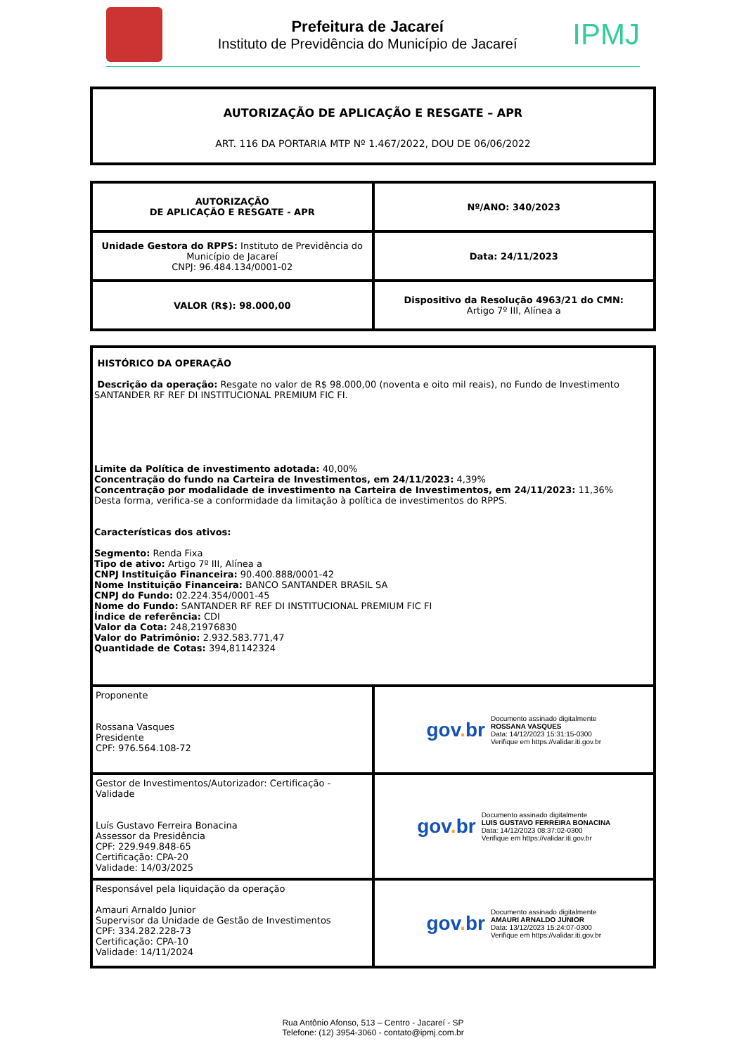Prefeitura de Jacareí
Instituto de Previdência do Município de Jacareí
IPMJ
AUTORIZAÇÃO DE APLICAÇÃO E RESGATE – APR
ART. 116 DA PORTARIA MTP Nº 1.467/2022, DOU DE 06/06/2022
| AUTORIZAÇÃO DE APLICAÇÃO E RESGATE - APR | Nº/ANO: 340/2023 |
| Unidade Gestora do RPPS: Instituto de Previdência do Município de Jacareí CNPJ: 96.484.134/0001-02 | Data: 24/11/2023 |
| VALOR (R$): 98.000,00 | Dispositivo da Resolução 4963/21 do CMN: Artigo 7º III, Alínea a |
| HISTÓRICO DA OPERAÇÃO Descrição da operação: Resgate no valor de R$ 98.000,00 (noventa e oito mil reais), no Fundo de Investimento SANTANDER RF REF DI INSTITUCIONAL PREMIUM FIC FI. Limite da Política de investimento adotada: 40,00% Concentração do fundo na Carteira de Investimentos, em 24/11/2023: 4,39% Concentração por modalidade de investimento na Carteira de Investimentos, em 24/11/2023: 11,36% Desta forma, verifica-se a conformidade da limitação à política de investimentos do RPPS. Características dos ativos: Segmento: Renda Fixa Tipo de ativo: Artigo 7º III, Alínea a CNPJ Instituição Financeira: 90.400.888/0001-42 Nome Instituição Financeira: BANCO SANTANDER BRASIL SA CNPJ do Fundo: 02.224.354/0001-45 Nome do Fundo: SANTANDER RF REF DI INSTITUCIONAL PREMIUM FIC FI Índice de referência: CDI Valor da Cota: 248,21976830 Valor do Patrimônio: 2.932.583.771,47 Quantidade de Cotas: 394,81142324 | |
| Proponente Rossana Vasques Presidente CPF: 976.564.108-72 | gov . br Documento assinado digitalmente ROSSANA VASQUES Data: 14/12/2023 15:31:15-0300 Verifique em https://validar.iti.gov.br |
| Gestor de Investimentos/Autorizador: Certificação - Validade Luís Gustavo Ferreira Bonacina Assessor da Presidência CPF: 229.949.848-65 Certificação: CPA-20 Validade: 14/03/2025 | gov . br Documento assinado digitalmente LUIS GUSTAVO FERREIRA BONACINA Data: 14/12/2023 08:37:02-0300 Verifique em https://validar.iti.gov.br |
| Responsável pela liquidação da operação Amauri Arnaldo Junior Supervisor da Unidade de Gestão de Investimentos CPF: 334.282.228-73 Certificação: CPA-10 Validade: 14/11/2024 | gov . br Documento assinado digitalmente AMAURI ARNALDO JUNIOR Data: 13/12/2023 15:24:07-0300 Verifique em https://validar.iti.gov.br |
Rua Antônio Afonso, 513 – Centro - Jacareí - SP
Telefone: (12) 3954-3060 - contato@ipmj.com.br